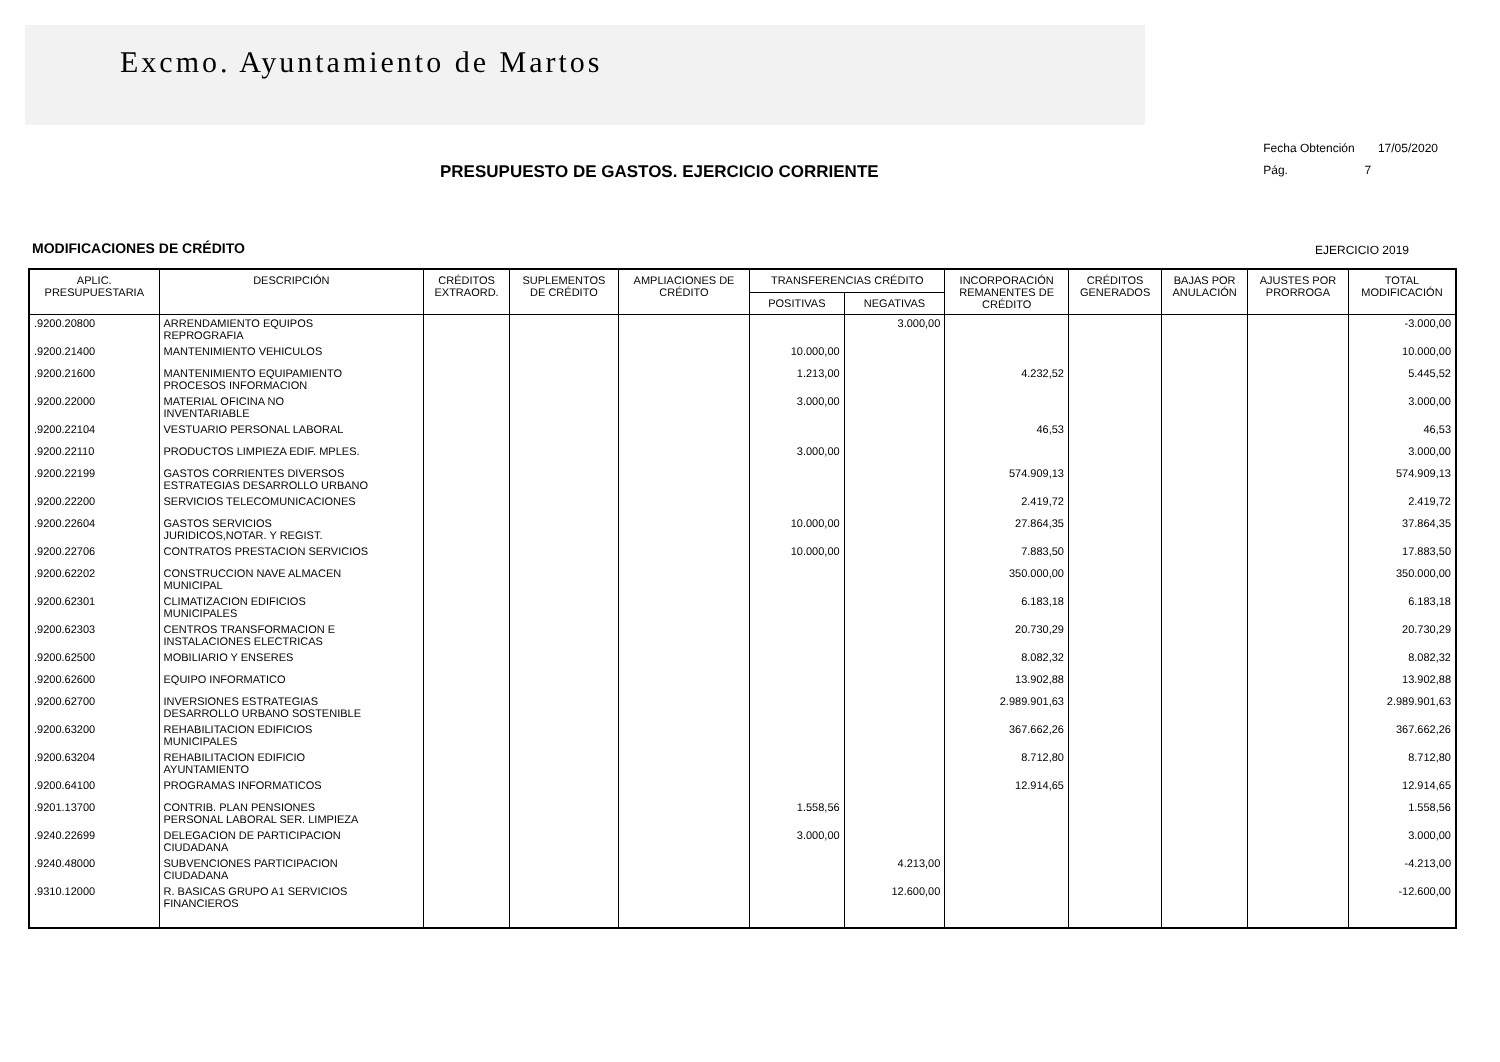Excmo. Ayuntamiento de Martos
Fecha Obtención 17/05/2020
Pág. 7
PRESUPUESTO DE GASTOS. EJERCICIO CORRIENTE
MODIFICACIONES DE CRÉDITO EJERCICIO 2019
| APLIC. PRESUPUESTARIA | DESCRIPCIÓN | CRÉDITOS EXTRAORD. | SUPLEMENTOS DE CRÉDITO | AMPLIACIONES DE CRÉDITO | TRANSFERENCIAS CRÉDITO | | INCORPORACIÓN REMANENTES DE CRÉDITO | CRÉDITOS GENERADOS | BAJAS POR ANULACIÓN | AJUSTES POR PRORROGA | TOTAL MODIFICACIÓN |
| --- | --- | --- | --- | --- | --- | --- | --- | --- | --- | --- | --- |
| | | | | | POSITIVAS | NEGATIVAS | | | | | |
| .9200.20800 | ARRENDAMIENTO EQUIPOS REPROGRAFIA | | | | | 3.000,00 | | | | | -3.000,00 |
| .9200.21400 | MANTENIMIENTO VEHICULOS | | | | 10.000,00 | | | | | | 10.000,00 |
| .9200.21600 | MANTENIMIENTO EQUIPAMIENTO PROCESOS INFORMACION | | | | 1.213,00 | | 4.232,52 | | | | 5.445,52 |
| .9200.22000 | MATERIAL OFICINA NO INVENTARIABLE | | | | 3.000,00 | | | | | | 3.000,00 |
| .9200.22104 | VESTUARIO PERSONAL LABORAL | | | | | | 46,53 | | | | 46,53 |
| .9200.22110 | PRODUCTOS LIMPIEZA EDIF. MPLES. | | | | 3.000,00 | | | | | | 3.000,00 |
| .9200.22199 | GASTOS CORRIENTES DIVERSOS ESTRATEGIAS DESARROLLO URBANO | | | | | | 574.909,13 | | | | 574.909,13 |
| .9200.22200 | SERVICIOS TELECOMUNICACIONES | | | | | | 2.419,72 | | | | 2.419,72 |
| .9200.22604 | GASTOS SERVICIOS JURIDICOS,NOTAR. Y REGIST. | | | | 10.000,00 | | 27.864,35 | | | | 37.864,35 |
| .9200.22706 | CONTRATOS PRESTACION SERVICIOS | | | | 10.000,00 | | 7.883,50 | | | | 17.883,50 |
| .9200.62202 | CONSTRUCCION NAVE ALMACEN MUNICIPAL | | | | | | 350.000,00 | | | | 350.000,00 |
| .9200.62301 | CLIMATIZACION EDIFICIOS MUNICIPALES | | | | | | 6.183,18 | | | | 6.183,18 |
| .9200.62303 | CENTROS TRANSFORMACION E INSTALACIONES ELECTRICAS | | | | | | 20.730,29 | | | | 20.730,29 |
| .9200.62500 | MOBILIARIO Y ENSERES | | | | | | 8.082,32 | | | | 8.082,32 |
| .9200.62600 | EQUIPO INFORMATICO | | | | | | 13.902,88 | | | | 13.902,88 |
| .9200.62700 | INVERSIONES ESTRATEGIAS DESARROLLO URBANO SOSTENIBLE | | | | | | 2.989.901,63 | | | | 2.989.901,63 |
| .9200.63200 | REHABILITACION EDIFICIOS MUNICIPALES | | | | | | 367.662,26 | | | | 367.662,26 |
| .9200.63204 | REHABILITACION EDIFICIO AYUNTAMIENTO | | | | | | 8.712,80 | | | | 8.712,80 |
| .9200.64100 | PROGRAMAS INFORMATICOS | | | | | | 12.914,65 | | | | 12.914,65 |
| .9201.13700 | CONTRIB. PLAN PENSIONES PERSONAL LABORAL SER. LIMPIEZA | | | | 1.558,56 | | | | | | 1.558,56 |
| .9240.22699 | DELEGACION DE PARTICIPACION CIUDADANA | | | | 3.000,00 | | | | | | 3.000,00 |
| .9240.48000 | SUBVENCIONES PARTICIPACION CIUDADANA | | | | | 4.213,00 | | | | | -4.213,00 |
| .9310.12000 | R. BASICAS GRUPO A1 SERVICIOS FINANCIEROS | | | | | 12.600,00 | | | | | -12.600,00 |